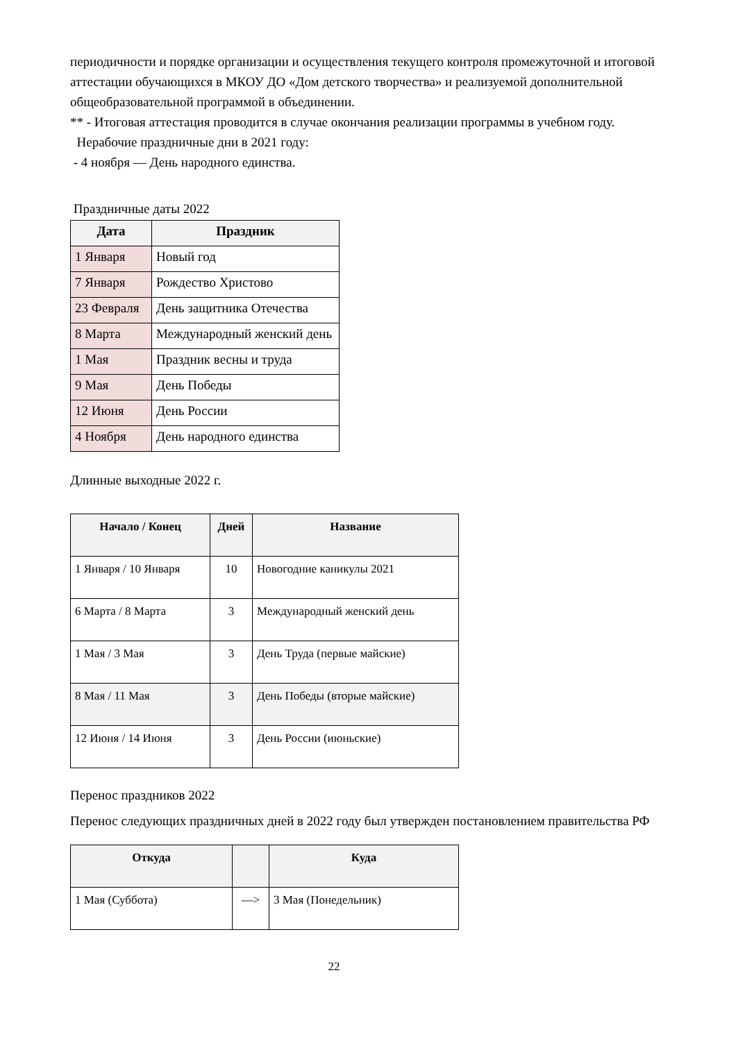периодичности и порядке организации и осуществления текущего контроля промежуточной и итоговой аттестации обучающихся в МКОУ ДО «Дом детского творчества» и реализуемой дополнительной общеобразовательной программой в объединении.
** - Итоговая аттестация проводится в случае окончания реализации программы в учебном году.
Нерабочие праздничные дни в 2021 году:
- 4 ноября — День народного единства.
Праздничные даты 2022
| Дата | Праздник |
| --- | --- |
| 1 Января | Новый год |
| 7 Января | Рождество Христово |
| 23 Февраля | День защитника Отечества |
| 8 Марта | Международный женский день |
| 1 Мая | Праздник весны и труда |
| 9 Мая | День Победы |
| 12 Июня | День России |
| 4 Ноября | День народного единства |
Длинные выходные 2022 г.
| Начало / Конец | Дней | Название |
| --- | --- | --- |
| 1 Января / 10 Января | 10 | Новогодние каникулы 2021 |
| 6 Марта / 8 Марта | 3 | Международный женский день |
| 1 Мая / 3 Мая | 3 | День Труда (первые майские) |
| 8 Мая / 11 Мая | 3 | День Победы (вторые майские) |
| 12 Июня / 14 Июня | 3 | День России (июньские) |
Перенос праздников 2022
Перенос следующих праздничных дней в 2022 году был утвержден постановлением правительства РФ
| Откуда | | Куда |
| --- | --- | --- |
| 1 Мая (Суббота) | —> | 3 Мая (Понедельник) |
22